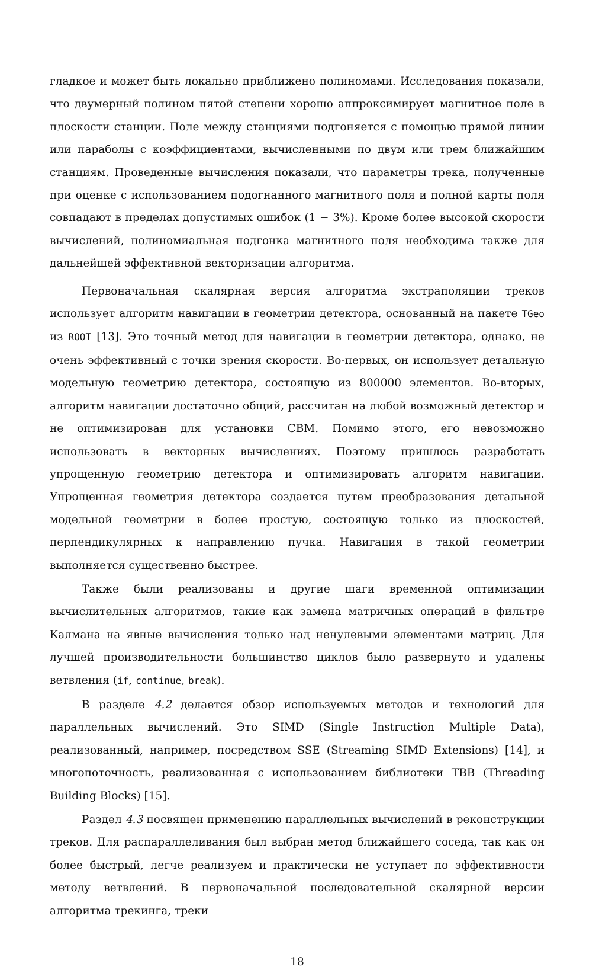гладкое и может быть локально приближено полиномами. Исследования показали, что двумерный полином пятой степени хорошо аппроксимирует магнитное поле в плоскости станции. Поле между станциями подгоняется с помощью прямой линии или параболы с коэффициентами, вычисленными по двум или трем ближайшим станциям. Проведенные вычисления показали, что параметры трека, полученные при оценке с использованием подогнанного магнитного поля и полной карты поля совпадают в пределах допустимых ошибок (1 − 3%). Кроме более высокой скорости вычислений, полиномиальная подгонка магнитного поля необходима также для дальнейшей эффективной векторизации алгоритма.
Первоначальная скалярная версия алгоритма экстраполяции треков использует алгоритм навигации в геометрии детектора, основанный на пакете TGeo из ROOT [13]. Это точный метод для навигации в геометрии детектора, однако, не очень эффективный с точки зрения скорости. Во-первых, он использует детальную модельную геометрию детектора, состоящую из 800000 элементов. Во-вторых, алгоритм навигации достаточно общий, рассчитан на любой возможный детектор и не оптимизирован для установки CBM. Помимо этого, его невозможно использовать в векторных вычислениях. Поэтому пришлось разработать упрощенную геометрию детектора и оптимизировать алгоритм навигации. Упрощенная геометрия детектора создается путем преобразования детальной модельной геометрии в более простую, состоящую только из плоскостей, перпендикулярных к направлению пучка. Навигация в такой геометрии выполняется существенно быстрее.
Также были реализованы и другие шаги временной оптимизации вычислительных алгоритмов, такие как замена матричных операций в фильтре Калмана на явные вычисления только над ненулевыми элементами матриц. Для лучшей производительности большинство циклов было развернуто и удалены ветвления (if, continue, break).
В разделе 4.2 делается обзор используемых методов и технологий для параллельных вычислений. Это SIMD (Single Instruction Multiple Data), реализованный, например, посредством SSE (Streaming SIMD Extensions) [14], и многопоточность, реализованная с использованием библиотеки TBB (Threading Building Blocks) [15].
Раздел 4.3 посвящен применению параллельных вычислений в реконструкции треков. Для распараллеливания был выбран метод ближайшего соседа, так как он более быстрый, легче реализуем и практически не уступает по эффективности методу ветвлений. В первоначальной последовательной скалярной версии алгоритма трекинга, треки
18